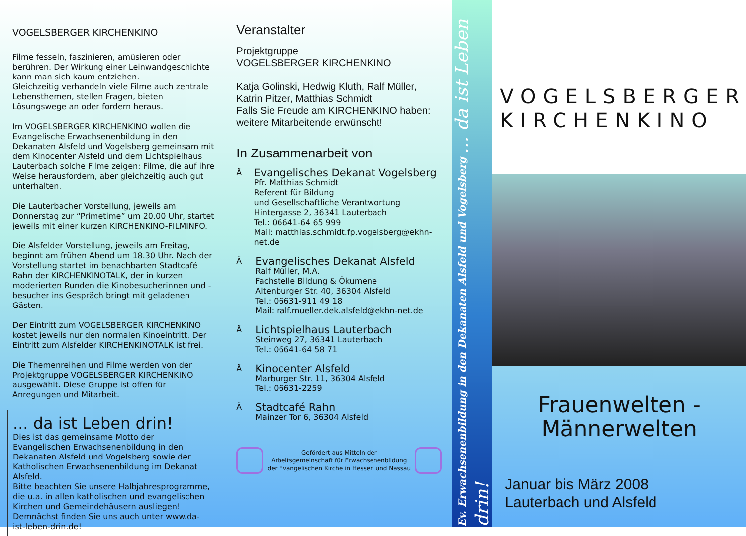VOGELSBERGER KIRCHENKINO
Filme fesseln, faszinieren, amüsieren oder berühren. Der Wirkung einer Leinwandgeschichte kann man sich kaum entziehen.
Gleichzeitig verhandeln viele Filme auch zentrale Lebensthemen, stellen Fragen, bieten Lösungswege an oder fordern heraus.
Im VOGELSBERGER KIRCHENKINO wollen die Evangelische Erwachsenenbildung in den Dekanaten Alsfeld und Vogelsberg gemeinsam mit dem Kinocenter Alsfeld und dem Lichtspielhaus Lauterbach solche Filme zeigen: Filme, die auf ihre Weise herausfordern, aber gleichzeitig auch gut unterhalten.
Die Lauterbacher Vorstellung, jeweils am Donnerstag zur “Primetime” um 20.00 Uhr, startet jeweils mit einer kurzen KIRCHENKINO-FILMINFO.
Die Alsfelder Vorstellung, jeweils am Freitag, beginnt am frühen Abend um 18.30 Uhr. Nach der Vorstellung startet im benachbarten Stadtcafé Rahn der KIRCHENKINOTALK, der in kurzen moderierten Runden die Kinobesucherinnen und -besucher ins Gespräch bringt mit geladenen Gästen.
Der Eintritt zum VOGELSBERGER KIRCHENKINO kostet jeweils nur den normalen Kinoeintritt. Der Eintritt zum Alsfelder KIRCHENKINOTALK ist frei.
Die Themenreihen und Filme werden von der Projektgruppe VOGELSBERGER KIRCHENKINO ausgewählt. Diese Gruppe ist offen für Anregungen und Mitarbeit.
... da ist Leben drin!
Dies ist das gemeinsame Motto der Evangelischen Erwachsenenbildung in den Dekanaten Alsfeld und Vogelsberg sowie der Katholischen Erwachsenenbildung im Dekanat Alsfeld.
Bitte beachten Sie unsere Halbjahresprogramme, die u.a. in allen katholischen und evangelischen Kirchen und Gemeindehäusern ausliegen!
Demnächst finden Sie uns auch unter www.da-ist-leben-drin.de!
Veranstalter
Projektgruppe
VOGELSBERGER KIRCHENKINO
Katja Golinski, Hedwig Kluth, Ralf Müller, Katrin Pitzer, Matthias Schmidt
Falls Sie Freude am KIRCHENKINO haben: weitere Mitarbeitende erwünscht!
In Zusammenarbeit von
Ä
Evangelisches Dekanat Vogelsberg
Pfr. Matthias Schmidt
Referent für Bildung
und Gesellschaftliche Verantwortung
Hintergasse 2, 36341 Lauterbach
Tel.: 06641-64 65 999
Mail: matthias.schmidt.fp.vogelsberg@ekhn-net.de
Ä
Evangelisches Dekanat Alsfeld
Ralf Müller, M.A.
Fachstelle Bildung & Ökumene
Altenburger Str. 40, 36304 Alsfeld
Tel.: 06631-911 49 18
Mail: ralf.mueller.dek.alsfeld@ekhn-net.de
Ä
Lichtspielhaus Lauterbach
Steinweg 27, 36341 Lauterbach
Tel.: 06641-64 58 71
Ä
Kinocenter Alsfeld
Marburger Str. 11, 36304 Alsfeld
Tel.: 06631-2259
Ä
Stadtcafé Rahn
Mainzer Tor 6, 36304 Alsfeld
Gefördert aus Mitteln der
Arbeitsgemeinschaft für Erwachsenenbildung
der Evangelischen Kirche in Hessen und Nassau
Ev. Erwachsenenbildung in den Dekanaten Alsfeld und Vogelsberg ... da ist Leben drin!
VOGELSBERGER
KIRCHENKINO
Frauenwelten -
Männerwelten
Januar bis März 2008
Lauterbach und Alsfeld